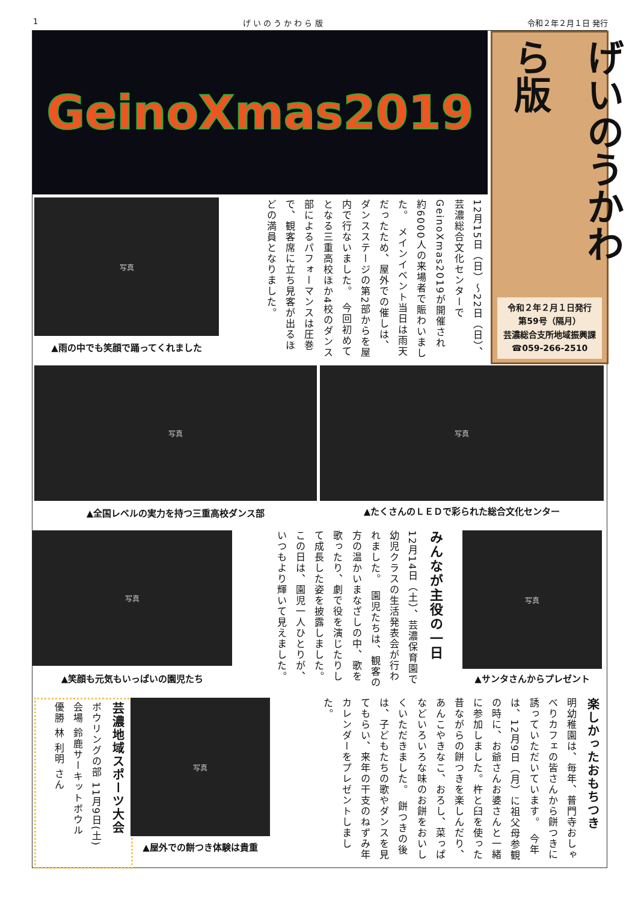1 げ い の う か わ ら 版 令和２年２月１日 発行
GeinoXmas2019
げいのうかわら版
令和２年２月１日発行
第59号（隔月）
芸濃総合支所地域振興課
☎059-266-2510
写真
▲雨の中でも笑顔で踊ってくれました
12月15日（日）～22日（日）、芸濃総合文化センターでGeinoXmas2019が開催され約6000人の来場者で賑わいました。　メインイベント当日は雨天だったため、屋外での催しは、ダンスステージの第2部からを屋内で行ないました。　今回初めてとなる三重高校ほか4校のダンス部によるパフォーマンスは圧巻で、観客席に立ち見客が出るほどの満員となりました。
写真
▲全国レベルの実力を持つ三重高校ダンス部
写真
▲たくさんのＬＥＤで彩られた総合文化センター
写真
▲笑顔も元気もいっぱいの園児たち
みんなが主役の一日
12月14日（土）、芸濃保育園で幼児クラスの生活発表会が行われました。　園児たちは、観客の方の温かいまなざしの中、歌を歌ったり、劇で役を演じたりして成長した姿を披露しました。この日は、園児一人ひとりが、いつもより輝いて見えました。
写真
▲サンタさんからプレゼント
芸濃地域スポーツ大会
ボウリングの部 11月9日(土)
会場 鈴鹿サーキットボウル
優勝 林 利明 さん
写真
▲屋外での餅つき体験は貴重
楽しかったおもちつき
明幼稚園は、毎年、普門寺おしゃべりカフェの皆さんから餅つきに誘っていただいています。　今年は、12月9日（月）に祖父母参観の時に、お爺さんお婆さんと一緒に参加しました。杵と臼を使った昔ながらの餅つきを楽しんだり、あんこやきなこ、おろし、菜っぱなどいろいろな味のお餅をおいしくいただきました。　餅つきの後は、子どもたちの歌やダンスを見てもらい、来年の干支のねずみ年カレンダーをプレゼントしました。